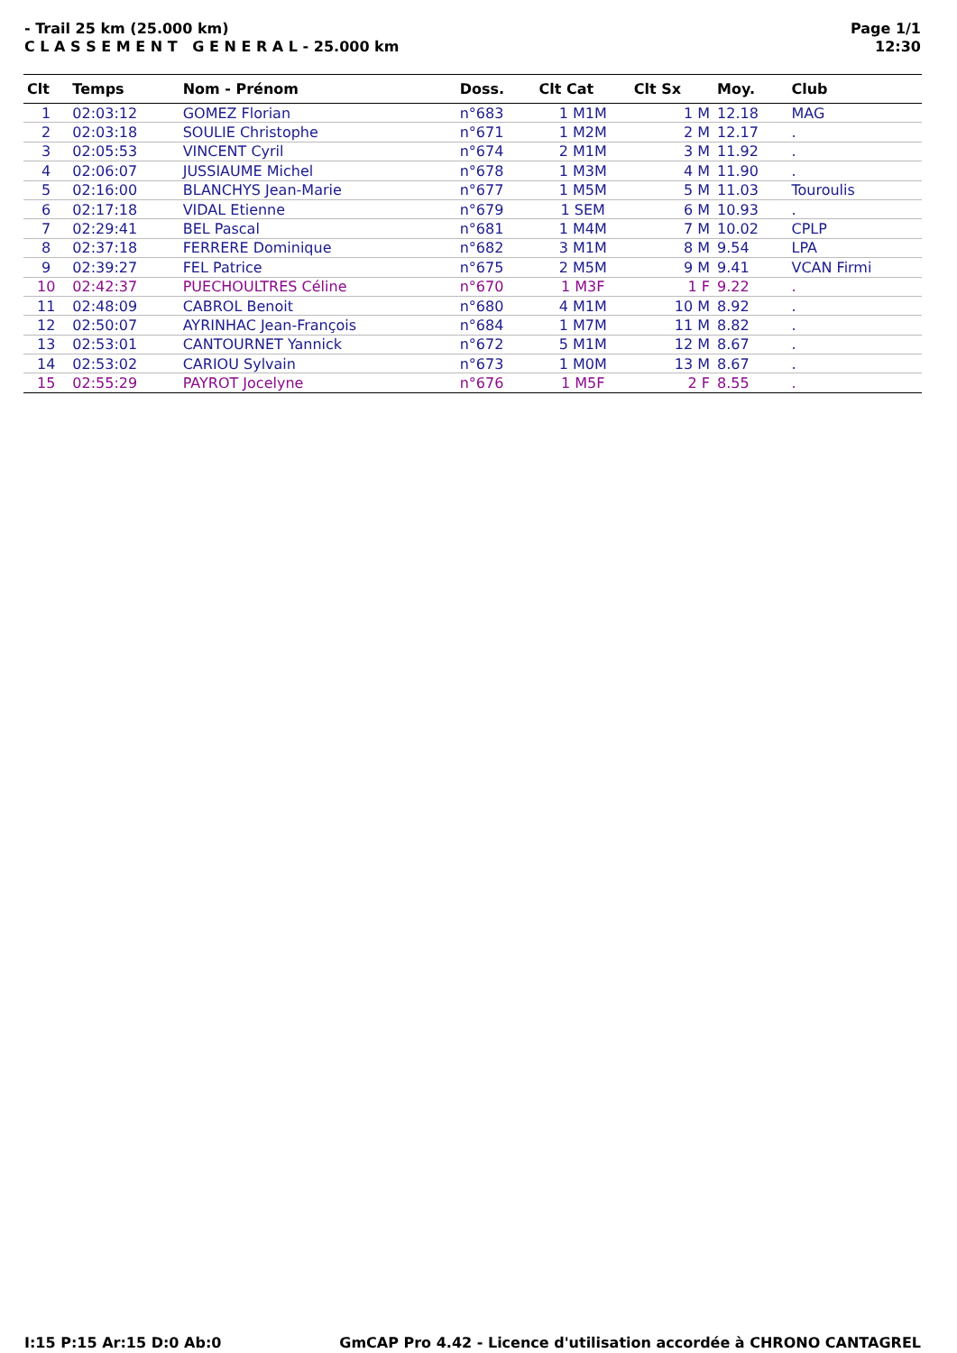- Trail 25 km (25.000 km)
C L A S S E M E N T G E N E R A L - 25.000 km
Page 1/1
12:30
| Clt | Temps | Nom - Prénom | Doss. | Clt Cat | Clt Sx | Moy. | Club |
| --- | --- | --- | --- | --- | --- | --- | --- |
| 1 | 02:03:12 | GOMEZ Florian | n°683 | 1 M1M | 1 M | 12.18 | MAG |
| 2 | 02:03:18 | SOULIE Christophe | n°671 | 1 M2M | 2 M | 12.17 | . |
| 3 | 02:05:53 | VINCENT Cyril | n°674 | 2 M1M | 3 M | 11.92 | . |
| 4 | 02:06:07 | JUSSIAUME Michel | n°678 | 1 M3M | 4 M | 11.90 | . |
| 5 | 02:16:00 | BLANCHYS Jean-Marie | n°677 | 1 M5M | 5 M | 11.03 | Touroulis |
| 6 | 02:17:18 | VIDAL Etienne | n°679 | 1 SEM | 6 M | 10.93 | . |
| 7 | 02:29:41 | BEL Pascal | n°681 | 1 M4M | 7 M | 10.02 | CPLP |
| 8 | 02:37:18 | FERRERE Dominique | n°682 | 3 M1M | 8 M | 9.54 | LPA |
| 9 | 02:39:27 | FEL Patrice | n°675 | 2 M5M | 9 M | 9.41 | VCAN Firmi |
| 10 | 02:42:37 | PUECHOULTRES Céline | n°670 | 1 M3F | 1 F | 9.22 | . |
| 11 | 02:48:09 | CABROL Benoit | n°680 | 4 M1M | 10 M | 8.92 | . |
| 12 | 02:50:07 | AYRINHAC Jean-François | n°684 | 1 M7M | 11 M | 8.82 | . |
| 13 | 02:53:01 | CANTOURNET Yannick | n°672 | 5 M1M | 12 M | 8.67 | . |
| 14 | 02:53:02 | CARIOU Sylvain | n°673 | 1 M0M | 13 M | 8.67 | . |
| 15 | 02:55:29 | PAYROT Jocelyne | n°676 | 1 M5F | 2 F | 8.55 | . |
I:15 P:15 Ar:15 D:0 Ab:0 GmCAP Pro 4.42 - Licence d'utilisation accordée à CHRONO CANTAGREL